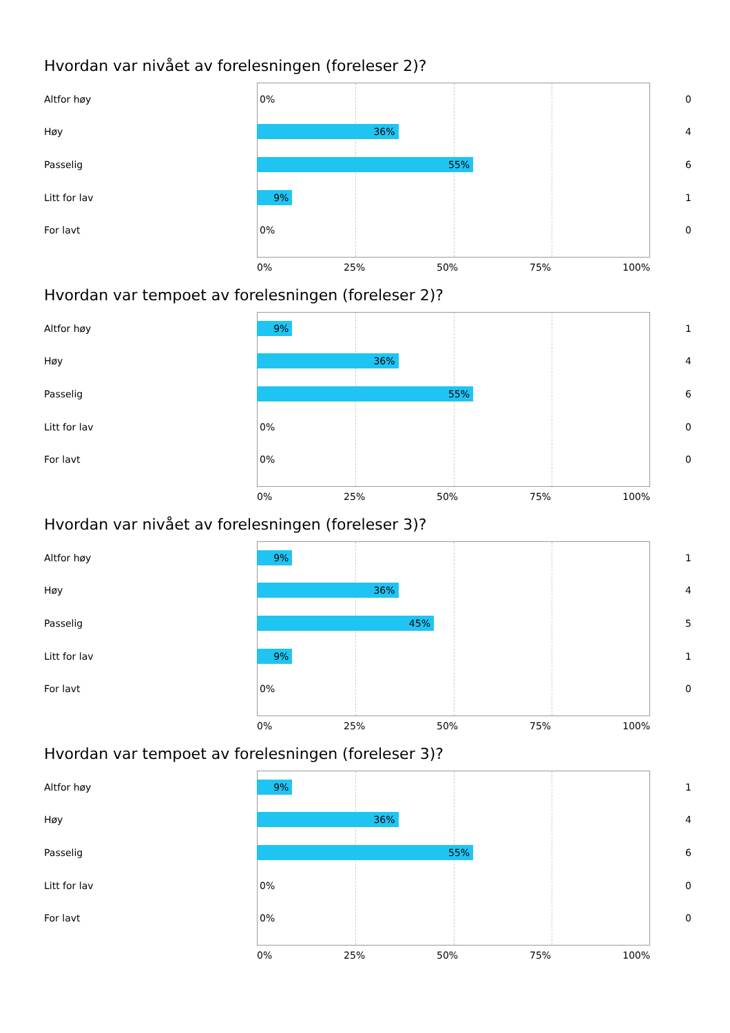Hvordan var nivået av forelesningen (foreleser 2)?
Altfor høy
0%
0
Høy
36%
4
Passelig
55%
6
Litt for lav
9%
1
For lavt
0%
0
0% 25% 50% 75% 100%
Hvordan var tempoet av forelesningen (foreleser 2)?
Altfor høy
9%
1
Høy
36%
4
Passelig
55%
6
Litt for lav
0%
0
For lavt
0%
0
0% 25% 50% 75% 100%
Hvordan var nivået av forelesningen (foreleser 3)?
Altfor høy
9%
1
Høy
36%
4
Passelig
45%
5
Litt for lav
9%
1
For lavt
0%
0
0% 25% 50% 75% 100%
Hvordan var tempoet av forelesningen (foreleser 3)?
Altfor høy
9%
1
Høy
36%
4
Passelig
55%
6
Litt for lav
0%
0
For lavt
0%
0
0% 25% 50% 75% 100%